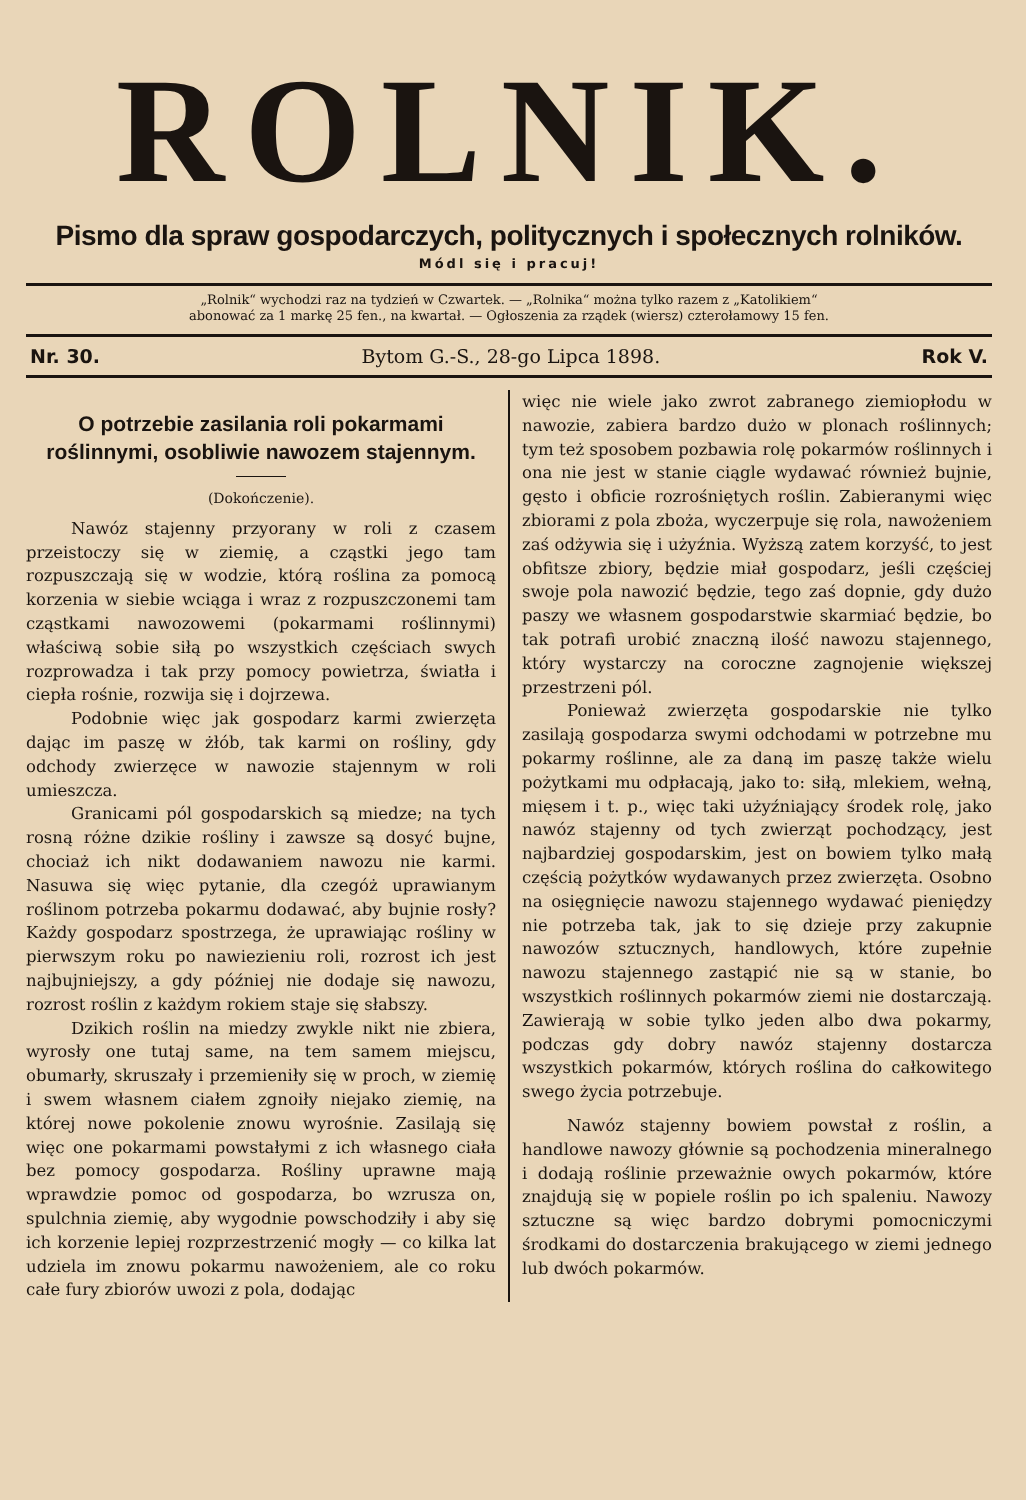ROLNIK.
Pismo dla spraw gospodarczych, politycznych i społecznych rolników.
Módl się i pracuj!
„Rolnik“ wychodzi raz na tydzień w Czwartek. — „Rolnika“ można tylko razem z „Katolikiem“
abonować za 1 markę 25 fen., na kwartał. — Ogłoszenia za rządek (wiersz) czterołamowy 15 fen.
Nr. 30. Bytom G.-S., 28-go Lipca 1898. Rok V.
O potrzebie zasilania roli pokarmami roślinnymi, osobliwie nawozem stajennym.
(Dokończenie).
Nawóz stajenny przyorany w roli z czasem przeistoczy się w ziemię, a cząstki jego tam rozpuszczają się w wodzie, którą roślina za pomocą korzenia w siebie wciąga i wraz z rozpuszczonemi tam cząstkami nawozowemi (pokarmami roślinnymi) właściwą sobie siłą po wszystkich częściach swych rozprowadza i tak przy pomocy powietrza, światła i ciepła rośnie, rozwija się i dojrzewa.
Podobnie więc jak gospodarz karmi zwierzęta dając im paszę w żłób, tak karmi on rośliny, gdy odchody zwierzęce w nawozie stajennym w roli umieszcza.
Granicami pól gospodarskich są miedze; na tych rosną różne dzikie rośliny i zawsze są dosyć bujne, chociaż ich nikt dodawaniem nawozu nie karmi. Nasuwa się więc pytanie, dla czegóż uprawianym roślinom potrzeba pokarmu dodawać, aby bujnie rosły? Każdy gospodarz spostrzega, że uprawiając rośliny w pierwszym roku po nawiezieniu roli, rozrost ich jest najbujniejszy, a gdy później nie dodaje się nawozu, rozrost roślin z każdym rokiem staje się słabszy.
Dzikich roślin na miedzy zwykle nikt nie zbiera, wyrosły one tutaj same, na tem samem miejscu, obumarły, skruszały i przemieniły się w proch, w ziemię i swem własnem ciałem zgnoiły niejako ziemię, na której nowe pokolenie znowu wyrośnie. Zasilają się więc one pokarmami powstałymi z ich własnego ciała bez pomocy gospodarza. Rośliny uprawne mają wprawdzie pomoc od gospodarza, bo wzrusza on, spulchnia ziemię, aby wygodnie powschodziły i aby się ich korzenie lepiej rozprzestrzenić mogły — co kilka lat udziela im znowu pokarmu nawożeniem, ale co roku całe fury zbiorów uwozi z pola, dodając
więc nie wiele jako zwrot zabranego ziemiopłodu w nawozie, zabiera bardzo dużo w plonach roślinnych; tym też sposobem pozbawia rolę pokarmów roślinnych i ona nie jest w stanie ciągle wydawać również bujnie, gęsto i obficie rozrośniętych roślin. Zabieranymi więc zbiorami z pola zboża, wyczerpuje się rola, nawożeniem zaś odżywia się i użyźnia. Wyższą zatem korzyść, to jest obfitsze zbiory, będzie miał gospodarz, jeśli częściej swoje pola nawozić będzie, tego zaś dopnie, gdy dużo paszy we własnem gospodarstwie skarmiać będzie, bo tak potrafi urobić znaczną ilość nawozu stajennego, który wystarczy na coroczne zagnojenie większej przestrzeni pól.
Ponieważ zwierzęta gospodarskie nie tylko zasilają gospodarza swymi odchodami w potrzebne mu pokarmy roślinne, ale za daną im paszę także wielu pożytkami mu odpłacają, jako to: siłą, mlekiem, wełną, mięsem i t. p., więc taki użyźniający środek rolę, jako nawóz stajenny od tych zwierząt pochodzący, jest najbardziej gospodarskim, jest on bowiem tylko małą częścią pożytków wydawanych przez zwierzęta. Osobno na osięgnięcie nawozu stajennego wydawać pieniędzy nie potrzeba tak, jak to się dzieje przy zakupnie nawozów sztucznych, handlowych, które zupełnie nawozu stajennego zastąpić nie są w stanie, bo wszystkich roślinnych pokarmów ziemi nie dostarczają. Zawierają w sobie tylko jeden albo dwa pokarmy, podczas gdy dobry nawóz stajenny dostarcza wszystkich pokarmów, których roślina do całkowitego swego życia potrzebuje.
Nawóz stajenny bowiem powstał z roślin, a handlowe nawozy głównie są pochodzenia mineralnego i dodają roślinie przeważnie owych pokarmów, które znajdują się w popiele roślin po ich spaleniu. Nawozy sztuczne są więc bardzo dobrymi pomocniczymi środkami do dostarczenia brakującego w ziemi jednego lub dwóch pokarmów.